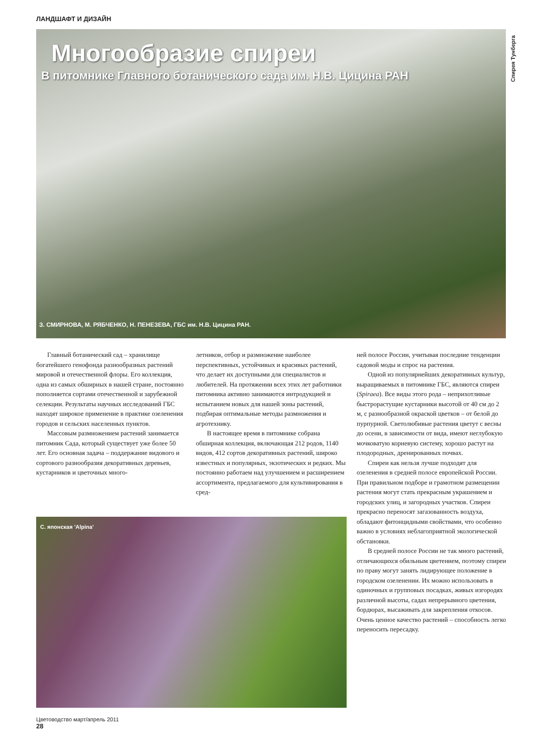ЛАНДШАФТ И ДИЗАЙН
Спирея Тунберга
Многообразие спиреи
В питомнике Главного ботанического сада им. Н.В. Цицина РАН
З. СМИРНОВА, М. РЯБЧЕНКО, Н. ПЕНЕЗЕВА, ГБС им. Н.В. Цицина РАН.
Главный ботанический сад – хранилище богатейшего генофонда разнообразных растений мировой и отечественной флоры. Его коллекция, одна из самых обширных в нашей стране, постоянно пополняется сортами отечественной и зарубежной селекции. Результаты научных исследований ГБС находят широкое применение в практике озеленения городов и сельских населенных пунктов.
Массовым размножением растений занимается питомник Сада, который существует уже более 50 лет. Его основная задача – поддержание видового и сортового разнообразия декоративных деревьев, кустарников и цветочных много-
летников, отбор и размножение наиболее перспективных, устойчивых и красивых растений, что делает их доступными для специалистов и любителей. На протяжении всех этих лет работники питомника активно занимаются интродукцией и испытанием новых для нашей зоны растений, подбирая оптимальные методы размножения и агротехнику.
В настоящее время в питомнике собрана обширная коллекция, включающая 212 родов, 1140 видов, 412 сортов декоративных растений, широко известных и популярных, экзотических и редких. Мы постоянно работаем над улучшением и расширением ассортимента, предлагаемого для культивирования в сред-
ней полосе России, учитывая последние тенденции садовой моды и спрос на растения.
Одной из популярнейших декоративных культур, выращиваемых в питомнике ГБС, являются спиреи (Spiraea). Все виды этого рода – неприхотливые быстрорастущие кустарники высотой от 40 см до 2 м, с разнообразной окраской цветков – от белой до пурпурной. Светолюбивые растения цветут с весны до осени, в зависимости от вида, имеют неглубокую мочковатую корневую систему, хорошо растут на плодородных, дренированных почвах.
Спиреи как нельзя лучше подходят для озеленения в средней полосе европейской России. При правильном подборе и грамотном размещении растения могут стать прекрасным украшением и городских улиц, и загородных участков. Спиреи прекрасно переносят загазованность воздуха, обладают фитонцидными свойствами, что особенно важно в условиях неблагоприятной экологической обстановки.
В средней полосе России не так много растений, отличающихся обильным цветением, поэтому спиреи по праву могут занять лидирующее положение в городском озеленении. Их можно использовать в одиночных и групповых посадках, живых изгородях различной высоты, садах непрерывного цветения, бордюрах, высаживать для закрепления откосов. Очень ценное качество растений – способность легко переносить пересадку.
С. японская 'Alpina'
Цветоводство март/апрель 2011
28